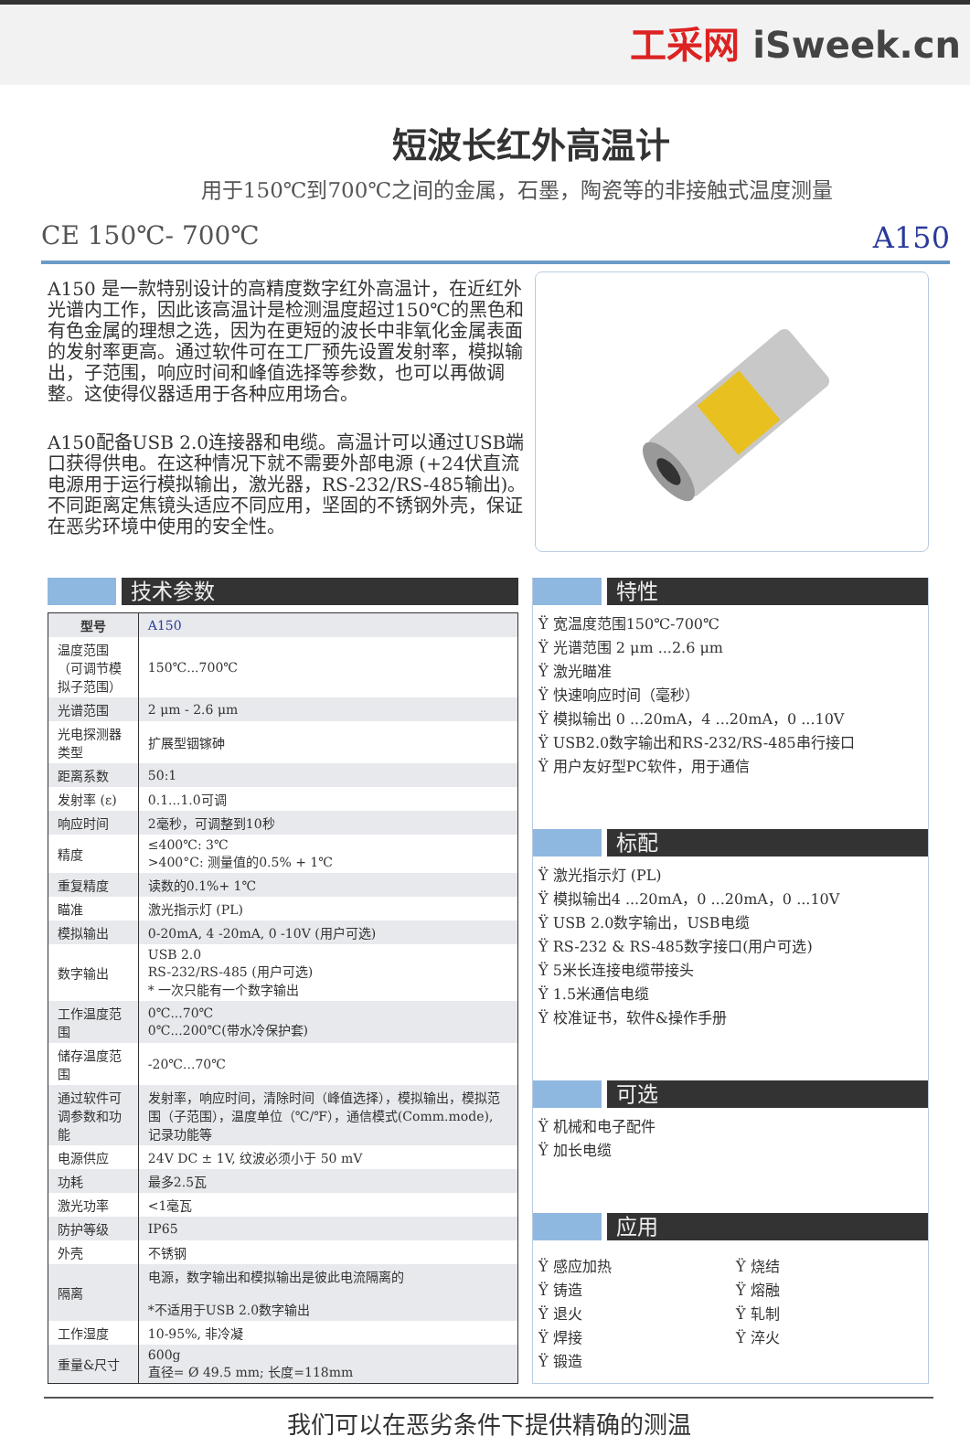工采网 iSweek.cn
短波长红外高温计
用于150℃到700℃之间的金属，石墨，陶瓷等的非接触式温度测量
CE 150℃- 700℃ A150
A150 是一款特别设计的高精度数字红外高温计，在近红外光谱内工作，因此该高温计是检测温度超过150℃的黑色和有色金属的理想之选，因为在更短的波长中非氧化金属表面的发射率更高。通过软件可在工厂预先设置发射率，模拟输出，子范围，响应时间和峰值选择等参数，也可以再做调整。这使得仪器适用于各种应用场合。
A150配备USB 2.0连接器和电缆。高温计可以通过USB端口获得供电。在这种情况下就不需要外部电源 (+24伏直流电源用于运行模拟输出，激光器，RS-232/RS-485输出)。不同距离定焦镜头适应不同应用，坚固的不锈钢外壳，保证在恶劣环境中使用的安全性。
技术参数
| 型号 | A150 |
| 温度范围 （可调节模拟子范围） | 150℃...700℃ |
| 光谱范围 | 2 μm - 2.6 μm |
| 光电探测器类型 | 扩展型铟镓砷 |
| 距离系数 | 50:1 |
| 发射率 (ε) | 0.1...1.0可调 |
| 响应时间 | 2毫秒，可调整到10秒 |
| 精度 | ≤400℃: 3℃ >400°C: 测量值的0.5% + 1℃ |
| 重复精度 | 读数的0.1%+ 1℃ |
| 瞄准 | 激光指示灯 (PL) |
| 模拟输出 | 0-20mA, 4 -20mA, 0 -10V (用户可选) |
| 数字输出 | USB 2.0 RS-232/RS-485 (用户可选) * 一次只能有一个数字输出 |
| 工作温度范围 | 0℃...70℃ 0℃...200℃(带水冷保护套) |
| 储存温度范围 | -20℃...70℃ |
| 通过软件可调参数和功能 | 发射率，响应时间，清除时间（峰值选择），模拟输出，模拟范围（子范围），温度单位（℃/℉），通信模式(Comm.mode), 记录功能等 |
| 电源供应 | 24V DC ± 1V, 纹波必须小于 50 mV |
| 功耗 | 最多2.5瓦 |
| 激光功率 | <1毫瓦 |
| 防护等级 | IP65 |
| 外壳 | 不锈钢 |
| 隔离 | 电源，数字输出和模拟输出是彼此电流隔离的 *不适用于USB 2.0数字输出 |
| 工作湿度 | 10-95%, 非冷凝 |
| 重量&尺寸 | 600g 直径= Ø 49.5 mm; 长度=118mm |
特性
Ÿ 宽温度范围150℃-700℃
Ÿ 光谱范围 2 μm ...2.6 μm
Ÿ 激光瞄准
Ÿ 快速响应时间（毫秒）
Ÿ 模拟输出 0 ...20mA，4 ...20mA，0 ...10V
Ÿ USB2.0数字输出和RS-232/RS-485串行接口
Ÿ 用户友好型PC软件，用于通信
标配
Ÿ 激光指示灯 (PL)
Ÿ 模拟输出4 ...20mA，0 ...20mA，0 ...10V
Ÿ USB 2.0数字输出，USB电缆
Ÿ RS-232 & RS-485数字接口(用户可选)
Ÿ 5米长连接电缆带接头
Ÿ 1.5米通信电缆
Ÿ 校准证书，软件&操作手册
可选
Ÿ 机械和电子配件
Ÿ 加长电缆
应用
Ÿ 感应加热
Ÿ 铸造
Ÿ 退火
Ÿ 焊接
Ÿ 锻造
Ÿ 烧结
Ÿ 熔融
Ÿ 轧制
Ÿ 淬火
我们可以在恶劣条件下提供精确的测温